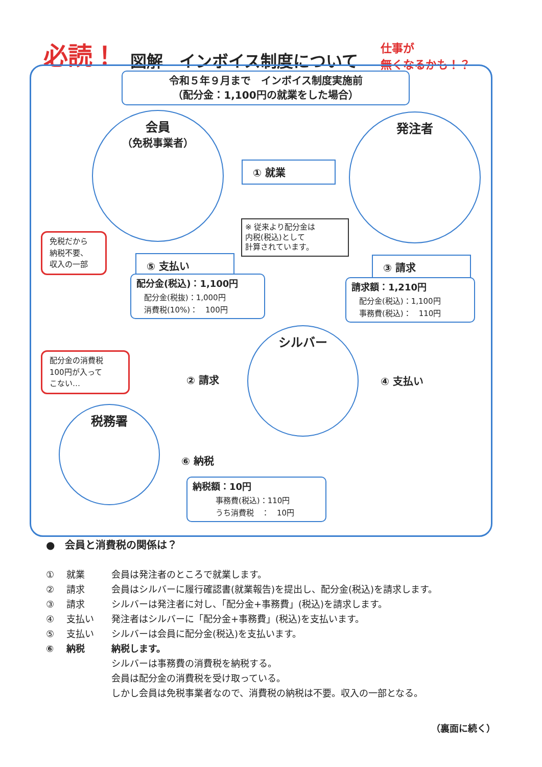必読！
図解　インボイス制度について
仕事が
無くなるかも！？
令和５年９月まで　インボイス制度実施前
（配分金：1,100円の就業をした場合）
会員
（免税事業者）
① 就業
発注者
※ 従来より配分金は
内税(税込)として
計算されています。
免税だから
納税不要、
収入の一部
⑤ 支払い ③ 請求
配分金(税込)：1,100円
　配分金(税抜)：1,000円
　消費税(10%)：　100円
請求額：1,210円
　配分金(税込)：1,100円
　事務費(税込)：　110円
配分金の消費税
100円が入って
こない…
シルバー
② 請求 ④ 支払い
税務署
⑥ 納税
納税額：10円
　　　事務費(税込)：110円
　　　うち消費税　：　10円
●　会員と消費税の関係は？
① 就業 会員は発注者のところで就業します。
② 請求 会員はシルバーに履行確認書(就業報告)を提出し、配分金(税込)を請求します。
③ 請求 シルバーは発注者に対し、「配分金+事務費」(税込)を請求します。
④ 支払い 発注者はシルバーに「配分金+事務費」(税込)を支払います。
⑤ 支払い シルバーは会員に配分金(税込)を支払います。
⑥ 納税 納税します。
シルバーは事務費の消費税を納税する。
会員は配分金の消費税を受け取っている。
しかし会員は免税事業者なので、消費税の納税は不要。収入の一部となる。
（裏面に続く）